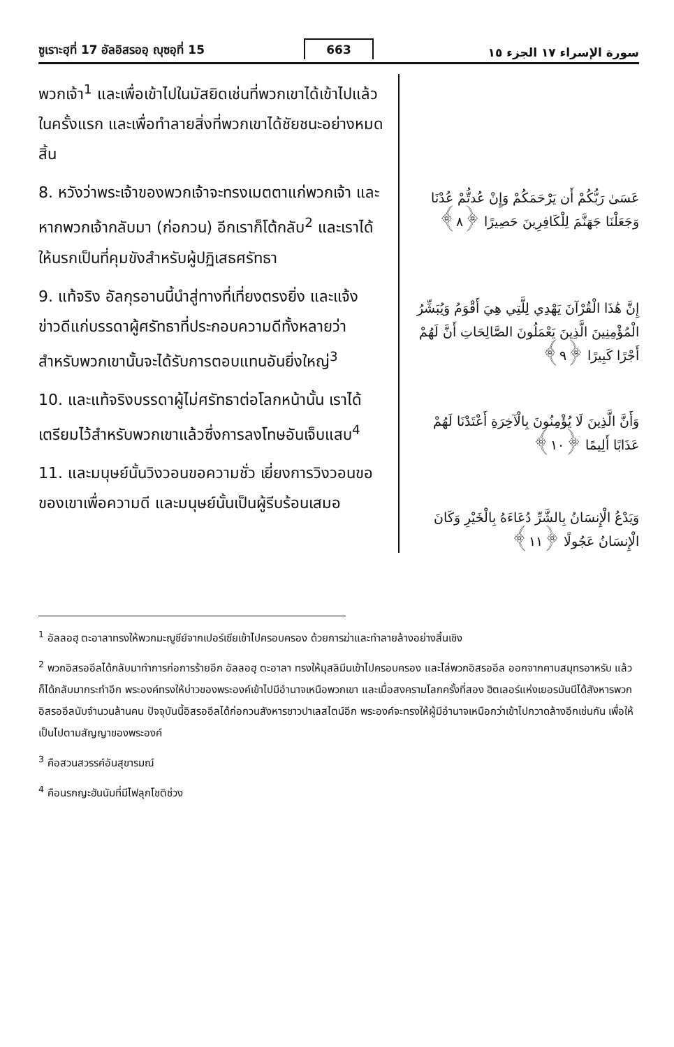ซูเราะฮฺที่ 17 อัลอิสรออฺ ญุซอฺที่ 15 663 سورة الإسراء ١٧ الجزء ١٥
พวกเจ้า<sup>1</sup> และเพื่อเข้าไปในมัสยิดเช่นที่พวกเขาได้เข้าไปแล้วในครั้งแรก และเพื่อทำลายสิ่งที่พวกเขาได้ชัยชนะอย่างหมดสิ้น
8. หวังว่าพระเจ้าของพวกเจ้าจะทรงเมตตาแก่พวกเจ้า และหากพวกเจ้ากลับมา (ก่อกวน) อีกเราก็โต้กลับ<sup>2</sup> และเราได้ให้นรกเป็นที่คุมขังสำหรับผู้ปฏิเสธศรัทธา
9. แท้จริง อัลกุรอานนี้นำสู่ทางที่เที่ยงตรงยิ่ง และแจ้งข่าวดีแก่บรรดาผู้ศรัทธาที่ประกอบความดีทั้งหลายว่า สำหรับพวกเขานั้นจะได้รับการตอบแทนอันยิ่งใหญ่<sup>3</sup>
10. และแท้จริงบรรดาผู้ไม่ศรัทธาต่อโลกหน้านั้น เราได้เตรียมไว้สำหรับพวกเขาแล้วซึ่งการลงโทษอันเจ็บแสบ<sup>4</sup>
11. และมนุษย์นั้นวิงวอนขอความชั่ว เยี่ยงการวิงวอนขอของเขาเพื่อความดี และมนุษย์นั้นเป็นผู้รีบร้อนเสมอ
عَسَىٰ رَبُّكُمْ أَن يَرْحَمَكُمْ وَإِنْ عُدتُّمْ عُدْنَا وَجَعَلْنَا جَهَنَّمَ لِلْكَافِرِينَ حَصِيرًا ﴿٨﴾
إِنَّ هَٰذَا الْقُرْآنَ يَهْدِي لِلَّتِي هِيَ أَقْوَمُ وَيُبَشِّرُ الْمُؤْمِنِينَ الَّذِينَ يَعْمَلُونَ الصَّالِحَاتِ أَنَّ لَهُمْ أَجْرًا كَبِيرًا ﴿٩﴾
وَأَنَّ الَّذِينَ لَا يُؤْمِنُونَ بِالْآخِرَةِ أَعْتَدْنَا لَهُمْ عَذَابًا أَلِيمًا ﴿١٠﴾
وَيَدْعُ الْإِنسَانُ بِالشَّرِّ دُعَاءَهُ بِالْخَيْرِ وَكَانَ الْإِنسَانُ عَجُولًا ﴿١١﴾
<sup>1</sup> อัลลอฮฺ ตะอาลาทรงให้พวกมะญูซีย์จากเปอร์เซียเข้าไปครอบครอง ด้วยการฆ่าและทำลายล้างอย่างสิ้นเชิง
<sup>2</sup> พวกอิสรออีลได้กลับมาทำการก่อการร้ายอีก อัลลอฮฺ ตะอาลา ทรงให้มุสลิมีนเข้าไปครอบครอง และไล่พวกอิสรออีล ออกจากคาบสมุทรอาหรับ แล้วก็ได้กลับมากระทำอีก พระองค์ทรงให้บ่าวของพระองค์เข้าไปมีอำนาจเหนือพวกเขา และเมื่อสงครามโลกครั้งที่สอง ฮิตเลอร์แห่งเยอรมันนีได้สังหารพวกอิสรออีลนับจำนวนล้านคน ปัจจุบันนี้อิสรออีลได้ก่อกวนสังหารชาวปาเลสไตน์อีก พระองค์จะทรงให้ผู้มีอำนาจเหนือกว่าเข้าไปกวาดล้างอีกเช่นกัน เพื่อให้เป็นไปตามสัญญาของพระองค์
<sup>3</sup> คือสวนสวรรค์อันสุขารมณ์
<sup>4</sup> คือนรกญะฮันนัมที่มีไฟลุกโชติช่วง